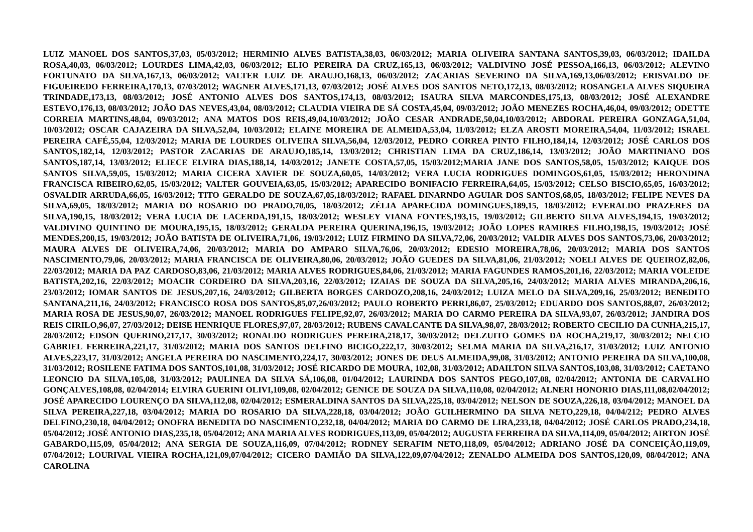LUIZ MANOEL DOS SANTOS,37,03, 05/03/2012; HERMINIO ALVES BATISTA,38,03, 06/03/2012; MARIA OLIVEIRA SANTANA SANTOS,39,03, 06/03/2012; IDAILDA ROSA,40,03, 06/03/2012; LOURDES LIMA,42,03, 06/03/2012; ELIO PEREIRA DA CRUZ,165,13, 06/03/2012; VALDIVINO JOSÉ PESSOA,166,13, 06/03/2012; ALEVINO FORTUNATO DA SILVA,167,13, 06/03/2012; VALTER LUIZ DE ARAUJO,168,13, 06/03/2012; ZACARIAS SEVERINO DA SILVA,169,13,06/03/2012; ERISVALDO DE FIGUEIREDO FERREIRA,170,13, 07/03/2012; WAGNER ALVES,171,13, 07/03/2012; JOSÉ ALVES DOS SANTOS NETO,172,13, 08/03/2012; ROSANGELA ALVES SIQUEIRA TRINDADE,173,13, 08/03/2012; JOSÉ ANTONIO ALVES DOS SANTOS,174,13, 08/03/2012; ISAURA SILVA MARCONDES,175,13, 08/03/2012; JOSÉ ALEXANDRE ESTEVO,176,13, 08/03/2012; JOÃO DAS NEVES,43,04, 08/03/2012; CLAUDIA VIEIRA DE SÁ COSTA,45,04, 09/03/2012; JOÃO MENEZES ROCHA,46,04, 09/03/2012; ODETTE CORREIA MARTINS,48,04, 09/03/2012; ANA MATOS DOS REIS,49,04,10/03/2012; JOÃO CESAR ANDRADE,50,04,10/03/2012; ABDORAL PEREIRA GONZAGA,51,04, 10/03/2012; OSCAR CAJAZEIRA DA SILVA,52,04, 10/03/2012; ELAINE MOREIRA DE ALMEIDA,53,04, 11/03/2012; ELZA AROSTI MOREIRA,54,04, 11/03/2012; ISRAEL PEREIRA CAFÉ,55,04, 12/03/2012; MARIA DE LOURDES OLIVEIRA SILVA,56,04, 12/03/2012, PEDRO CORREA PINTO FILHO,184,14, 12/03/2012; JOSÉ CARLOS DOS SANTOS,182,14, 12/03/2012; PASTOR ZACARIAS DE ARAUJO,185,14, 13/03/2012; CHRISTIAN LIMA DA CRUZ,186,14, 13/03/2012; JOÃO MARTINIANO DOS SANTOS,187,14, 13/03/2012; ELIECE ELVIRA DIAS,188,14, 14/03/2012; JANETE COSTA,57,05, 15/03/2012;MARIA JANE DOS SANTOS,58,05, 15/03/2012; KAIQUE DOS SANTOS SILVA,59,05, 15/03/2012; MARIA CICERA XAVIER DE SOUZA,60,05, 14/03/2012; VERA LUCIA RODRIGUES DOMINGOS,61,05, 15/03/2012; HERONDINA FRANCISCA RIBEIRO,62,05, 15/03/2012; VALTER GOUVEIA,63,05, 15/03/2012; APARECIDO BONIFACIO FERREIRA,64,05, 15/03/2012; CELSO BISCIO,65,05, 16/03/2012; OSVALDIR ARRUDA,66,05, 16/03/2012; TITO GERALDO DE SOUZA,67,05,18/03/2012; RAFAEL DINARNDO AGUIAR DOS SANTOS,68,05, 18/03/2012; FELIPE NEVES DA SILVA,69,05, 18/03/2012; MARIA DO ROSARIO DO PRADO,70,05, 18/03/2012; ZÉLIA APARECIDA DOMINGUES,189,15, 18/03/2012; EVERALDO PRAZERES DA SILVA,190,15, 18/03/2012; VERA LUCIA DE LACERDA,191,15, 18/03/2012; WESLEY VIANA FONTES,193,15, 19/03/2012; GILBERTO SILVA ALVES,194,15, 19/03/2012; VALDIVINO QUINTINO DE MOURA,195,15, 18/03/2012; GERALDA PEREIRA QUERINA,196,15, 19/03/2012; JOÃO LOPES RAMIRES FILHO,198,15, 19/03/2012; JOSÉ MENDES,200,15, 19/03/2012; JOÃO BATISTA DE OLIVEIRA,71,06, 19/03/2012; LUIZ FIRMINO DA SILVA,72,06, 20/03/2012; VALDIR ALVES DOS SANTOS,73,06, 20/03/2012; MAURA ALVES DE OLIVEIRA,74,06, 20/03/2012; MARIA DO AMPARO SILVA,76,06, 20/03/2012; EDESIO MOREIRA,78,06, 20/03/2012; MARIA DOS SANTOS NASCIMENTO,79,06, 20/03/2012; MARIA FRANCISCA DE OLIVEIRA,80,06, 20/03/2012; JOÃO GUEDES DA SILVA,81,06, 21/03/2012; NOELI ALVES DE QUEIROZ,82,06, 22/03/2012; MARIA DA PAZ CARDOSO,83,06, 21/03/2012; MARIA ALVES RODRIGUES,84,06, 21/03/2012; MARIA FAGUNDES RAMOS,201,16, 22/03/2012; MARIA VOLEIDE BATISTA,202,16, 22/03/2012; MOACIR CORDEIRO DA SILVA,203,16, 22/03/2012; IZAIAS DE SOUZA DA SILVA,205,16, 24/03/2012; MARIA ALVES MIRANDA,206,16, 23/03/2012; IOMAR SANTOS DE JESUS,207,16, 24/03/2012; GILBERTA BORGES CARDOZO,208,16, 24/03/2012; LUIZA MELO DA SILVA,209,16, 25/03/2012; BENEDITO SANTANA,211,16, 24/03/2012; FRANCISCO ROSA DOS SANTOS,85,07,26/03/2012; PAULO ROBERTO PERRI,86,07, 25/03/2012; EDUARDO DOS SANTOS,88,07, 26/03/2012; MARIA ROSA DE JESUS,90,07, 26/03/2012; MANOEL RODRIGUES FELIPE,92,07, 26/03/2012; MARIA DO CARMO PEREIRA DA SILVA,93,07, 26/03/2012; JANDIRA DOS REIS CIRILO,96,07, 27/03/2012; DEISE HENRIQUE FLORES,97,07, 28/03/2012; RUBENS CAVALCANTE DA SILVA,98,07, 28/03/2012; ROBERTO CECILIO DA CUNHA,215,17, 28/03/2012; EDSON QUERINO,217,17, 30/03/2012; RONALDO RODRIGUES PEREIRA,218,17, 30/03/2012; DELZUITO GOMES DA ROCHA,219,17, 30/03/2012; NELCIO GABRIEL FERREIRA,221,17, 31/03/2012; MARIA DOS SANTOS DELFINO BICIGO,222,17, 30/03/2012; SELMA MARIA DA SILVA,216,17, 31/03/2012; LUIZ ANTONIO ALVES,223,17, 31/03/2012; ANGELA PEREIRA DO NASCIMENTO,224,17, 30/03/2012; JONES DE DEUS ALMEIDA,99,08, 31/03/2012; ANTONIO PEREIRA DA SILVA,100,08, 31/03/2012; ROSILENE FATIMA DOS SANTOS,101,08, 31/03/2012; JOSÉ RICARDO DE MOURA, 102,08, 31/03/2012; ADAILTON SILVA SANTOS,103,08, 31/03/2012; CAETANO LEONCIO DA SILVA,105,08, 31/03/2012; PAULINEA DA SILVA SÁ,106,08, 01/04/2012; LAURINDA DOS SANTOS PEGO,107,08, 02/04/2012; ANTONIA DE CARVALHO GONÇALVES,108,08, 02/04/2014; ELVIRA GUERINI OLIVI,109,08, 02/04/2012; GENICE DE SOUZA DA SILVA,110,08, 02/04/2012; ALNERI HONORIO DIAS,111,08,02/04/2012; JOSÉ APARECIDO LOURENÇO DA SILVA,112,08, 02/04/2012; ESMERALDINA SANTOS DA SILVA,225,18, 03/04/2012; NELSON DE SOUZA,226,18, 03/04/2012; MANOEL DA SILVA PEREIRA,227,18, 03/04/2012; MARIA DO ROSARIO DA SILVA,228,18, 03/04/2012; JOÃO GUILHERMINO DA SILVA NETO,229,18, 04/04/212; PEDRO ALVES DELFINO,230,18, 04/04/2012; ONOFRA BENEDITA DO NASCIMENTO,232,18, 04/04/2012; MARIA DO CARMO DE LIRA,233,18, 04/04/2012; JOSÉ CARLOS PRADO,234,18, 05/04/2012; JOSÉ ANTONIO DIAS,235,18, 05/04/2012; ANA MARIA ALVES RODRIGUES,113,09, 05/04/2012; AUGUSTA FERREIRA DA SILVA,114,09, 05/04/2012; AIRTON JOSÉ GABARDO,115,09, 05/04/2012; ANA SERGIA DE SOUZA,116,09, 07/04/2012; RODNEY SERAFIM NETO,118,09, 05/04/2012; ADRIANO JOSÉ DA CONCEIÇÃO,119,09, 07/04/2012; LOURIVAL VIEIRA ROCHA,121,09,07/04/2012; CICERO DAMIÃO DA SILVA,122,09,07/04/2012; ZENALDO ALMEIDA DOS SANTOS,120,09, 08/04/2012; ANA CAROLINA